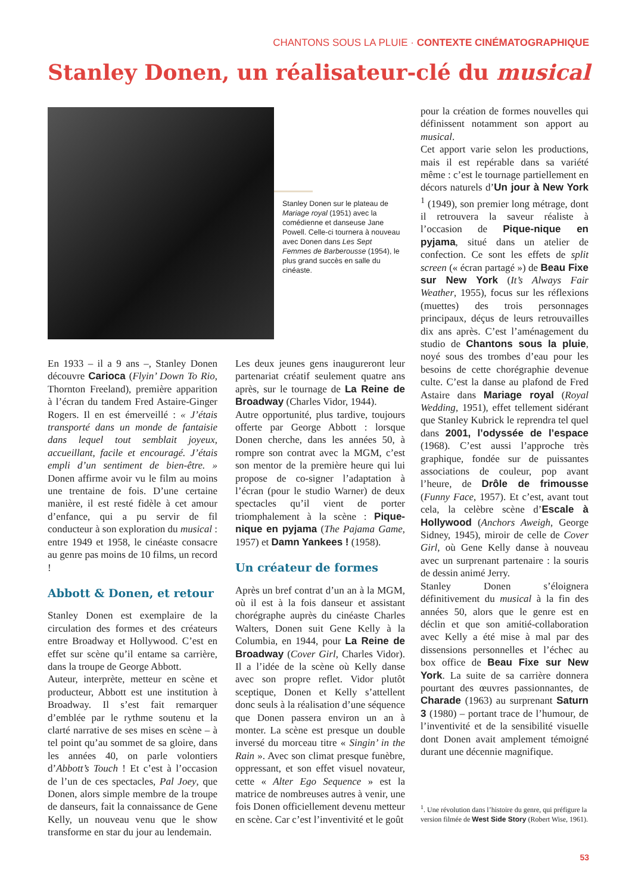CHANTONS SOUS LA PLUIE · CONTEXTE CINÉMATOGRAPHIQUE
Stanley Donen, un réalisateur-clé du musical
Stanley Donen sur le plateau de Mariage royal (1951) avec la comédienne et danseuse Jane Powell. Celle-ci tournera à nouveau avec Donen dans Les Sept Femmes de Barberousse (1954), le plus grand succès en salle du cinéaste.
En 1933 – il a 9 ans –, Stanley Donen découvre Carioca (Flyin’ Down To Rio, Thornton Freeland), première apparition à l’écran du tandem Fred Astaire-Ginger Rogers. Il en est émerveillé : « J’étais transporté dans un monde de fantaisie dans lequel tout semblait joyeux, accueillant, facile et encouragé. J’étais empli d’un sentiment de bien-être. » Donen affirme avoir vu le film au moins une trentaine de fois. D’une certaine manière, il est resté fidèle à cet amour d’enfance, qui a pu servir de fil conducteur à son exploration du musical : entre 1949 et 1958, le cinéaste consacre au genre pas moins de 10 films, un record !
Abbott & Donen, et retour
Stanley Donen est exemplaire de la circulation des formes et des créateurs entre Broadway et Hollywood. C’est en effet sur scène qu’il entame sa carrière, dans la troupe de George Abbott.
Auteur, interprète, metteur en scène et producteur, Abbott est une institution à Broadway. Il s’est fait remarquer d’emblée par le rythme soutenu et la clarté narrative de ses mises en scène – à tel point qu’au sommet de sa gloire, dans les années 40, on parle volontiers d’Abbott’s Touch ! Et c’est à l’occasion de l’un de ces spectacles, Pal Joey, que Donen, alors simple membre de la troupe de danseurs, fait la connaissance de Gene Kelly, un nouveau venu que le show transforme en star du jour au lendemain.
Les deux jeunes gens inaugureront leur partenariat créatif seulement quatre ans après, sur le tournage de La Reine de Broadway (Charles Vidor, 1944).
Autre opportunité, plus tardive, toujours offerte par George Abbott : lorsque Donen cherche, dans les années 50, à rompre son contrat avec la MGM, c’est son mentor de la première heure qui lui propose de co-signer l’adaptation à l’écran (pour le studio Warner) de deux spectacles qu’il vient de porter triomphalement à la scène : Pique-nique en pyjama (The Pajama Game, 1957) et Damn Yankees ! (1958).
Un créateur de formes
Après un bref contrat d’un an à la MGM, où il est à la fois danseur et assistant chorégraphe auprès du cinéaste Charles Walters, Donen suit Gene Kelly à la Columbia, en 1944, pour La Reine de Broadway (Cover Girl, Charles Vidor). Il a l’idée de la scène où Kelly danse avec son propre reflet. Vidor plutôt sceptique, Donen et Kelly s’attellent donc seuls à la réalisation d’une séquence que Donen passera environ un an à monter. La scène est presque un double inversé du morceau titre « Singin’ in the Rain ». Avec son climat presque funèbre, oppressant, et son effet visuel novateur, cette « Alter Ego Sequence » est la matrice de nombreuses autres à venir, une fois Donen officiellement devenu metteur en scène. Car c’est l’inventivité et le goût
pour la création de formes nouvelles qui définissent notamment son apport au musical.
Cet apport varie selon les productions, mais il est repérable dans sa variété même : c’est le tournage partiellement en décors naturels d’Un jour à New York <sup>1</sup> (1949), son premier long métrage, dont il retrouvera la saveur réaliste à l’occasion de Pique-nique en pyjama, situé dans un atelier de confection. Ce sont les effets de split screen (« écran partagé ») de Beau Fixe sur New York (It’s Always Fair Weather, 1955), focus sur les réflexions (muettes) des trois personnages principaux, déçus de leurs retrouvailles dix ans après. C’est l’aménagement du studio de Chantons sous la pluie, noyé sous des trombes d’eau pour les besoins de cette chorégraphie devenue culte. C’est la danse au plafond de Fred Astaire dans Mariage royal (Royal Wedding, 1951), effet tellement sidérant que Stanley Kubrick le reprendra tel quel dans 2001, l’odyssée de l’espace (1968). C’est aussi l’approche très graphique, fondée sur de puissantes associations de couleur, pop avant l’heure, de Drôle de frimousse (Funny Face, 1957). Et c’est, avant tout cela, la celèbre scène d’Escale à Hollywood (Anchors Aweigh, George Sidney, 1945), miroir de celle de Cover Girl, où Gene Kelly danse à nouveau avec un surprenant partenaire : la souris de dessin animé Jerry.
Stanley Donen s’éloignera définitivement du musical à la fin des années 50, alors que le genre est en déclin et que son amitié-collaboration avec Kelly a été mise à mal par des dissensions personnelles et l’échec au box office de Beau Fixe sur New York. La suite de sa carrière donnera pourtant des œuvres passionnantes, de Charade (1963) au surprenant Saturn 3 (1980) – portant trace de l’humour, de l’inventivité et de la sensibilité visuelle dont Donen avait amplement témoigné durant une décennie magnifique.
<sup>1</sup>. Une révolution dans l’histoire du genre, qui préfigure la version filmée de West Side Story (Robert Wise, 1961).
53